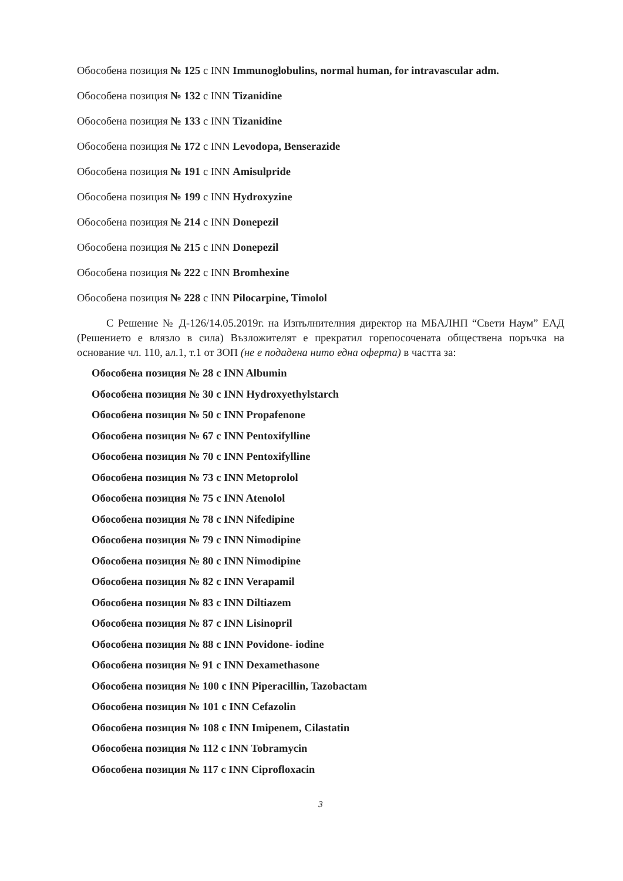Обособена позиция № 125 с INN Immunoglobulins, normal human, for intravascular adm.
Обособена позиция № 132 с INN Tizanidine
Обособена позиция № 133 с INN Tizanidine
Обособена позиция № 172 с INN Levodopa, Benserazide
Обособена позиция № 191 с INN Amisulpride
Обособена позиция № 199 с INN Hydroxyzine
Обособена позиция № 214 с INN Donepezil
Обособена позиция № 215 с INN Donepezil
Обособена позиция № 222 с INN Bromhexine
Обособена позиция № 228 с INN Pilocarpine, Timolol
С Решение № Д-126/14.05.2019г. на Изпълнителния директор на МБАЛНП “Свети Наум” ЕАД (Решението е влязло в сила) Възложителят е прекратил горепосочената обществена поръчка на основание чл. 110, ал.1, т.1 от ЗОП (не е подадена нито една оферта) в частта за:
Обособена позиция № 28 с INN Albumin
Обособена позиция № 30 с INN Hydroxyethylstarch
Обособена позиция № 50 с INN Propafenone
Обособена позиция № 67 с INN Pentoxifylline
Обособена позиция № 70 с INN Pentoxifylline
Обособена позиция № 73 с INN Metoprolol
Обособена позиция № 75 с INN Atenolol
Обособена позиция № 78 с INN Nifedipine
Обособена позиция № 79 с INN Nimodipine
Обособена позиция № 80 с INN Nimodipine
Обособена позиция № 82 с INN Verapamil
Обособена позиция № 83 с INN Diltiazem
Обособена позиция № 87 с INN Lisinopril
Обособена позиция № 88 с INN Povidone- iodine
Обособена позиция № 91 с INN Dexamethasone
Обособена позиция № 100 с INN Piperacillin, Tazobactam
Обособена позиция № 101 с INN Cefazolin
Обособена позиция № 108 с INN Imipenem, Cilastatin
Обособена позиция № 112 с INN Tobramycin
Обособена позиция № 117 с INN Ciprofloxacin
3